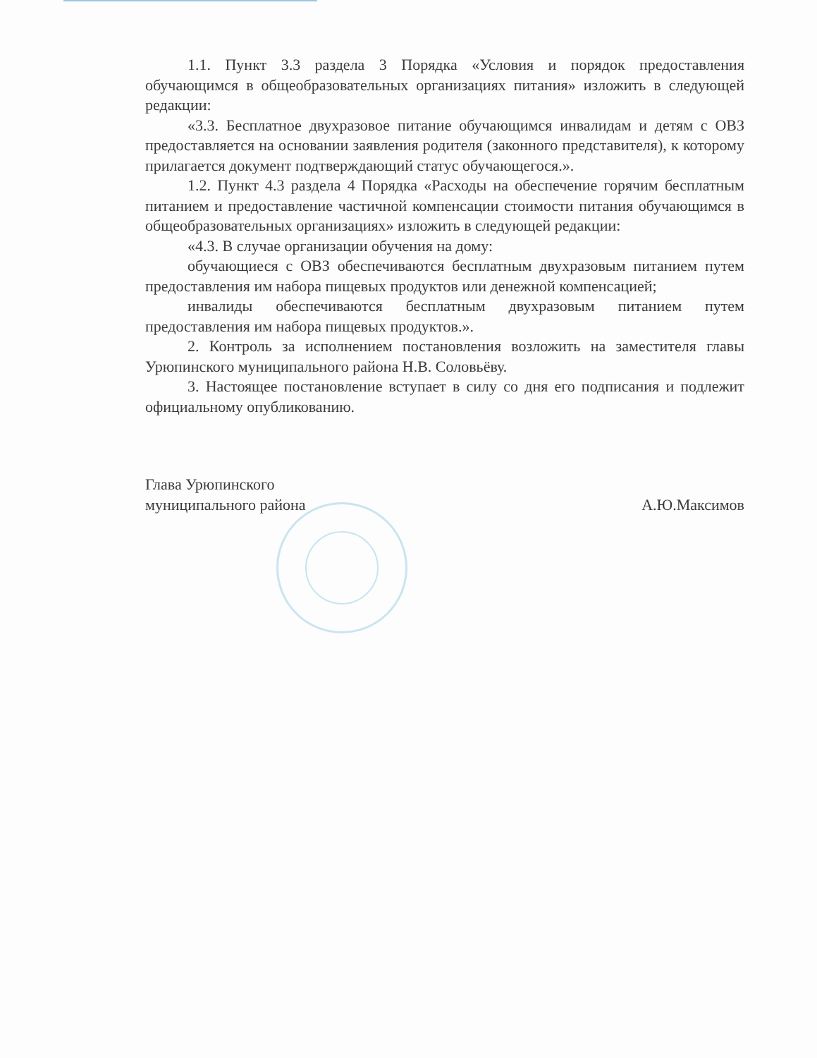1.1. Пункт 3.3 раздела 3 Порядка «Условия и порядок предоставления обучающимся в общеобразовательных организациях питания» изложить в следующей редакции:
«3.3. Бесплатное двухразовое питание обучающимся инвалидам и детям с ОВЗ предоставляется на основании заявления родителя (законного представителя), к которому прилагается документ подтверждающий статус обучающегося.».
1.2. Пункт 4.3 раздела 4 Порядка «Расходы на обеспечение горячим бесплатным питанием и предоставление частичной компенсации стоимости питания обучающимся в общеобразовательных организациях» изложить в следующей редакции:
«4.3. В случае организации обучения на дому:
обучающиеся с ОВЗ обеспечиваются бесплатным двухразовым питанием путем предоставления им набора пищевых продуктов или денежной компенсацией;
инвалиды обеспечиваются бесплатным двухразовым питанием путем предоставления им набора пищевых продуктов.».
2. Контроль за исполнением постановления возложить на заместителя главы Урюпинского муниципального района Н.В. Соловьёву.
3. Настоящее постановление вступает в силу со дня его подписания и подлежит официальному опубликованию.
Глава Урюпинского
муниципального района
А.Ю.Максимов